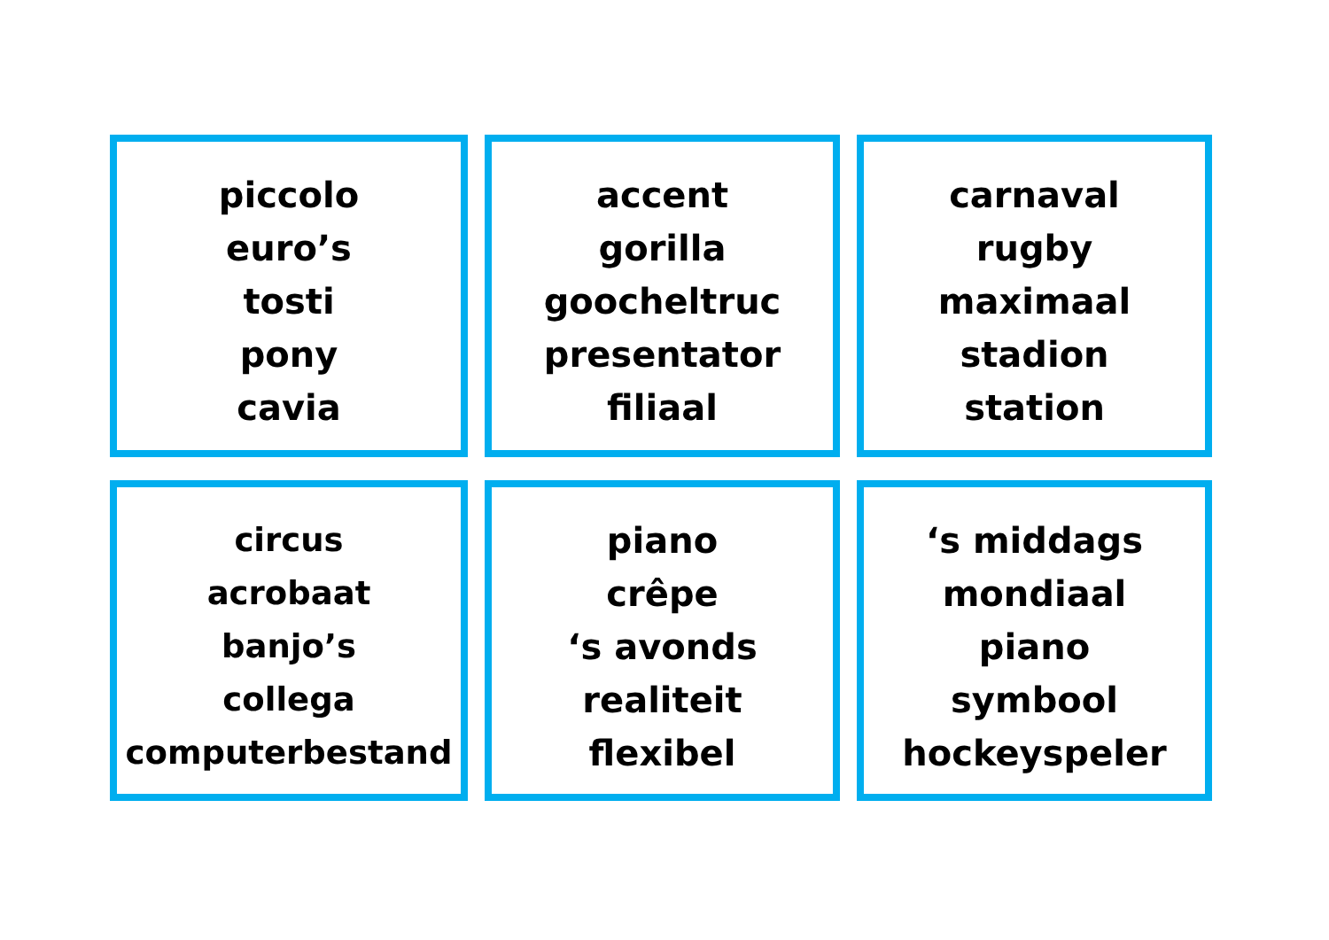piccolo
euro’s
tosti
pony
cavia
accent
gorilla
goocheltruc
presentator
filiaal
carnaval
rugby
maximaal
stadion
station
circus
acrobaat
banjo’s
collega
computerbestand
piano
crêpe
‘s avonds
realiteit
flexibel
‘s middags
mondiaal
piano
symbool
hockeyspeler